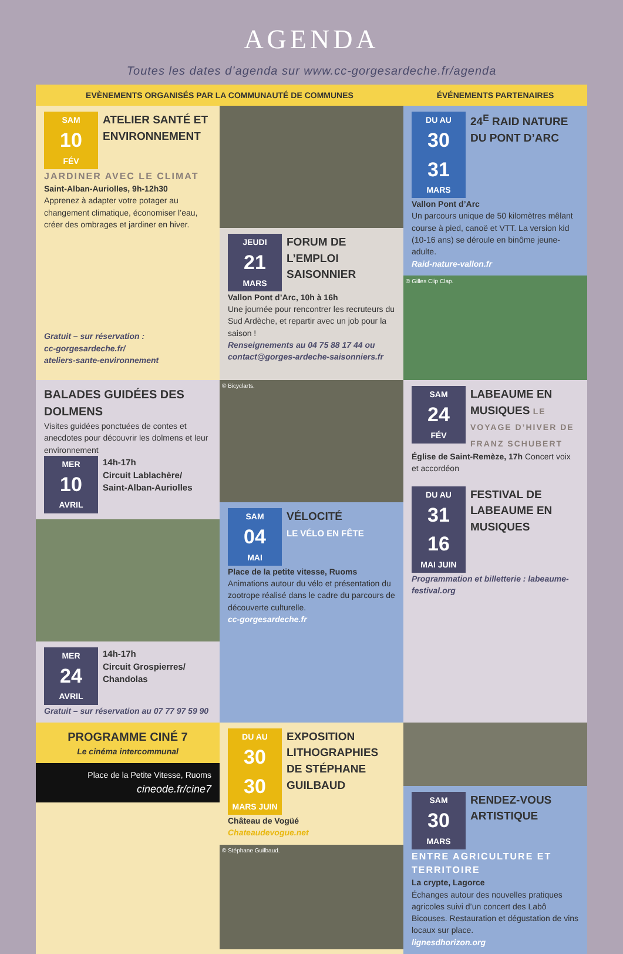AGENDA
Toutes les dates d’agenda sur www.cc-gorgesardeche.fr/agenda
EVÈNEMENTS ORGANISÉS PAR LA COMMUNAUTÉ DE COMMUNES
ÉVÉNEMENTS PARTENAIRES
SAM 10 FÉV
ATELIER SANTÉ ET ENVIRONNEMENT
JARDINER AVEC LE CLIMAT
Saint-Alban-Auriolles, 9h-12h30
Apprenez à adapter votre potager au changement climatique, économiser l’eau, créer des ombrages et jardiner en hiver.
Gratuit – sur réservation :
cc-gorgesardeche.fr/
ateliers-sante-environnement
JEUDI 21 MARS
FORUM DE L’EMPLOI SAISONNIER
Vallon Pont d’Arc, 10h à 16h
Une journée pour rencontrer les recruteurs du Sud Ardèche, et repartir avec un job pour la saison !
Renseignements au 04 75 88 17 44 ou contact@gorges-ardeche-saisonniers.fr
DU AU 30 31 MARS
24<sup>E</sup> RAID NATURE DU PONT D’ARC
Vallon Pont d’Arc
Un parcours unique de 50 kilomètres mêlant course à pied, canoë et VTT. La version kid (10-16 ans) se déroule en binôme jeune-adulte.
Raid-nature-vallon.fr
© Gilles Clip Clap.
BALADES GUIDÉES DES DOLMENS
Visites guidées ponctuées de contes et anecdotes pour découvrir les dolmens et leur environnement
MER 10 AVRIL
14h-17h
Circuit Lablachère/ Saint-Alban-Auriolles
MER 24 AVRIL
14h-17h
Circuit Grospierres/ Chandolas
Gratuit – sur réservation au 07 77 97 59 90
© Bicyclarts.
SAM 04 MAI
VÉLOCITÉ
LE VÉLO EN FÊTE
Place de la petite vitesse, Ruoms
Animations autour du vélo et présentation du zootrope réalisé dans le cadre du parcours de découverte culturelle.
cc-gorgesardeche.fr
SAM 24 FÉV
LABEAUME EN MUSIQUES LE VOYAGE D’HIVER DE FRANZ SCHUBERT
Église de Saint-Remèze, 17h Concert voix et accordéon
DU AU 31 16 MAI JUIN
FESTIVAL DE LABEAUME EN MUSIQUES
Programmation et billetterie : labeaume-festival.org
PROGRAMME CINÉ 7
Le cinéma intercommunal
Place de la Petite Vitesse, Ruoms
cineode.fr/cine7
DU AU 30 30 MARS JUIN
EXPOSITION LITHOGRAPHIES DE STÉPHANE GUILBAUD
Château de Vogüé
Chateaudevogue.net
© Stéphane Guilbaud.
SAM 30 MARS
RENDEZ-VOUS ARTISTIQUE
ENTRE AGRICULTURE ET TERRITOIRE
La crypte, Lagorce
Échanges autour des nouvelles pratiques agricoles suivi d’un concert des Labô Bicouses. Restauration et dégustation de vins locaux sur place.
lignesdhorizon.org